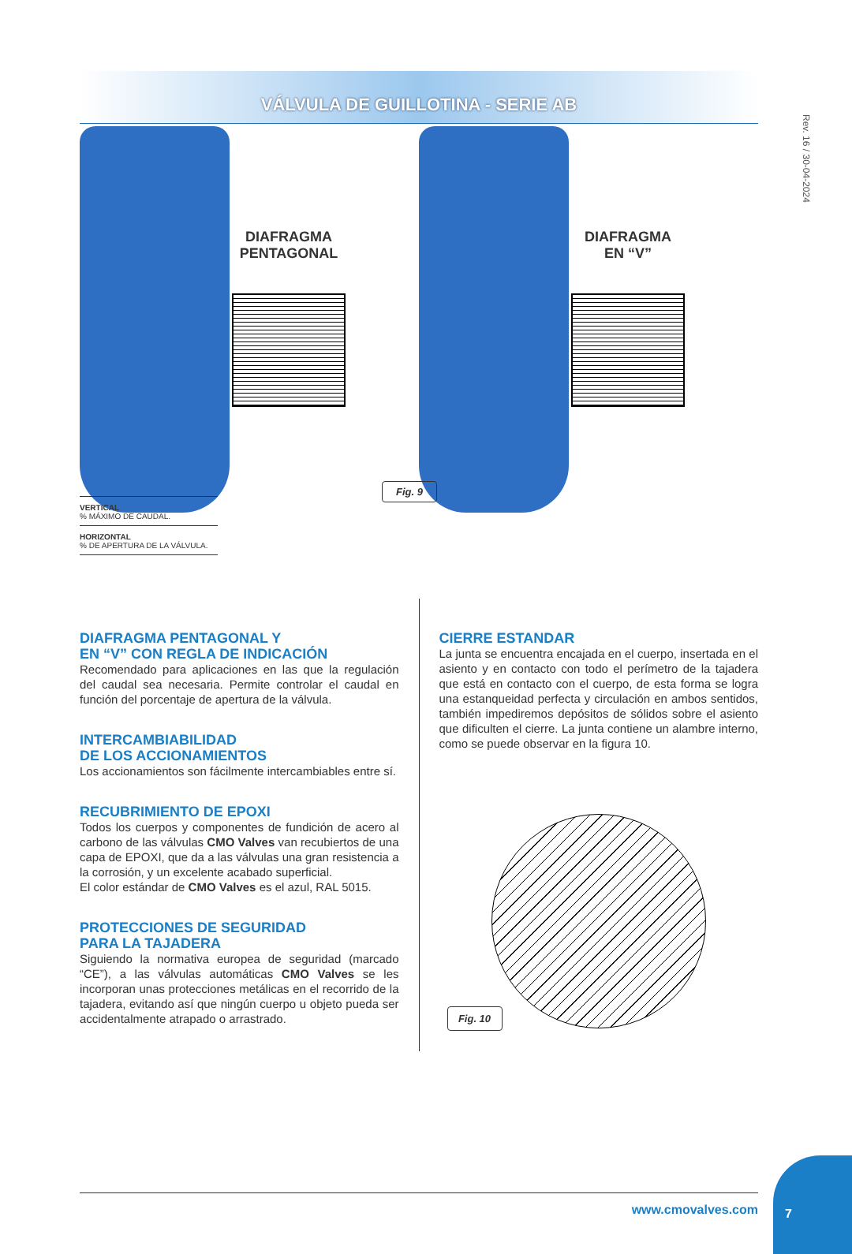VÁLVULA DE GUILLOTINA - SERIE AB
Rev. 16 / 30-04-2024
DIAFRAGMA
PENTAGONAL
DIAFRAGMA
EN “V”
Fig. 9
VERTICAL
% MÁXIMO DE CAUDAL.
HORIZONTAL
% DE APERTURA DE LA VÁLVULA.
DIAFRAGMA PENTAGONAL Y
EN “V” CON REGLA DE INDICACIÓN
Recomendado para aplicaciones en las que la regulación del caudal sea necesaria. Permite controlar el caudal en función del porcentaje de apertura de la válvula.
INTERCAMBIABILIDAD
DE LOS ACCIONAMIENTOS
Los accionamientos son fácilmente intercambiables entre sí.
RECUBRIMIENTO DE EPOXI
Todos los cuerpos y componentes de fundición de acero al carbono de las válvulas CMO Valves van recubiertos de una capa de EPOXI, que da a las válvulas una gran resistencia a la corrosión, y un excelente acabado superficial.
El color estándar de CMO Valves es el azul, RAL 5015.
PROTECCIONES DE SEGURIDAD
PARA LA TAJADERA
Siguiendo la normativa europea de seguridad (marcado “CE”), a las válvulas automáticas CMO Valves se les incorporan unas protecciones metálicas en el recorrido de la tajadera, evitando así que ningún cuerpo u objeto pueda ser accidentalmente atrapado o arrastrado.
CIERRE ESTANDAR
La junta se encuentra encajada en el cuerpo, insertada en el asiento y en contacto con todo el perímetro de la tajadera que está en contacto con el cuerpo, de esta forma se logra una estanqueidad perfecta y circulación en ambos sentidos, también impediremos depósitos de sólidos sobre el asiento que dificulten el cierre. La junta contiene un alambre interno, como se puede observar en la figura 10.
Fig. 10
www.cmovalves.com
7